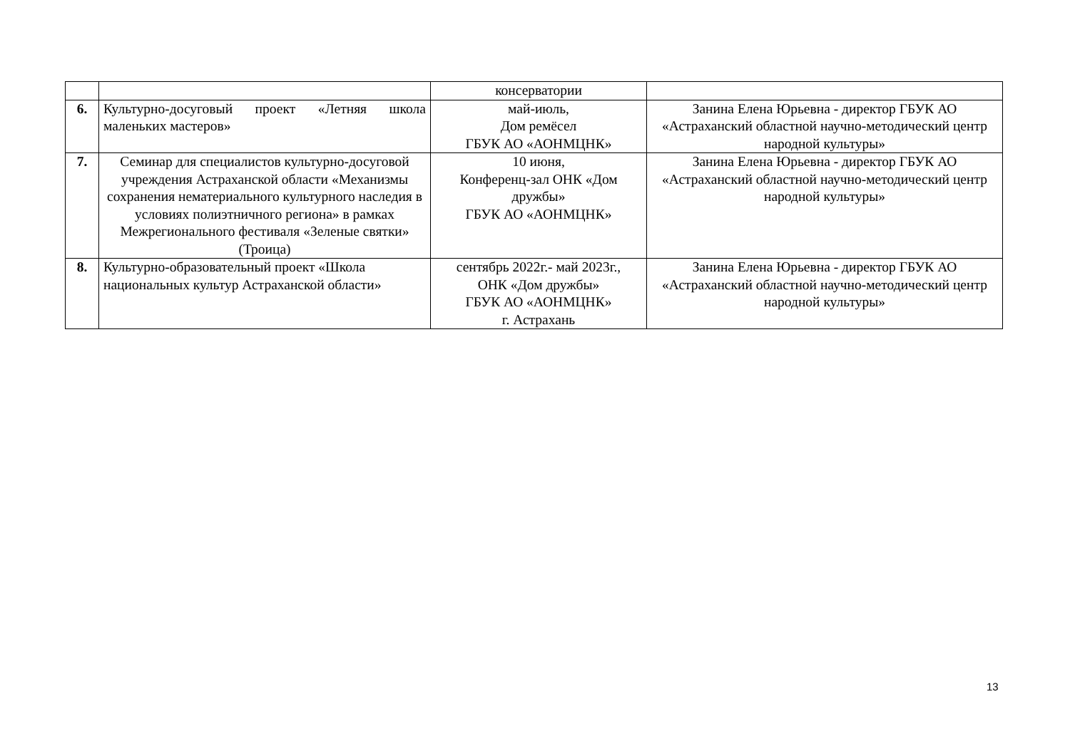| | | консерватории | |
| 6. | Культурно-досуговый проект «Летняя школа маленьких мастеров» | май-июль, Дом ремёсел ГБУК АО «АОНМЦНК» | Занина Елена Юрьевна - директор ГБУК АО «Астраханский областной научно-методический центр народной культуры» |
| 7. | Семинар для специалистов культурно-досуговой учреждения Астраханской области «Механизмы сохранения нематериального культурного наследия в условиях полиэтничного региона» в рамках Межрегионального фестиваля «Зеленые святки» (Троица) | 10 июня, Конференц-зал ОНК «Дом дружбы» ГБУК АО «АОНМЦНК» | Занина Елена Юрьевна - директор ГБУК АО «Астраханский областной научно-методический центр народной культуры» |
| 8. | Культурно-образовательный проект «Школа национальных культур Астраханской области» | сентябрь 2022г.- май 2023г., ОНК «Дом дружбы» ГБУК АО «АОНМЦНК» г. Астрахань | Занина Елена Юрьевна - директор ГБУК АО «Астраханский областной научно-методический центр народной культуры» |
13